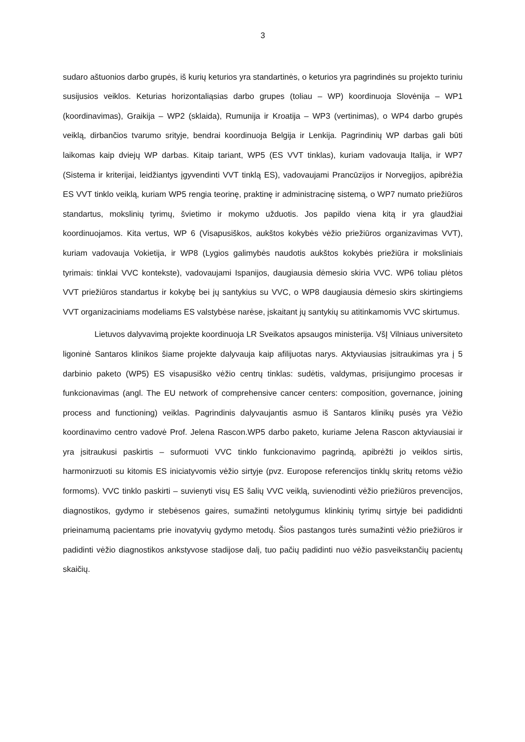3
sudaro aštuonios darbo grupės, iš kurių keturios yra standartinės, o keturios yra pagrindinės su projekto turiniu susijusios veiklos. Keturias horizontaliąsias darbo grupes (toliau – WP) koordinuoja Slovėnija – WP1 (koordinavimas), Graikija – WP2 (sklaida), Rumunija ir Kroatija – WP3 (vertinimas), o WP4 darbo grupės veiklą, dirbančios tvarumo srityje, bendrai koordinuoja Belgija ir Lenkija. Pagrindinių WP darbas gali būti laikomas kaip dviejų WP darbas. Kitaip tariant, WP5 (ES VVT tinklas), kuriam vadovauja Italija, ir WP7 (Sistema ir kriterijai, leidžiantys įgyvendinti VVT tinklą ES), vadovaujami Prancūzijos ir Norvegijos, apibrėžia ES VVT tinklo veiklą, kuriam WP5 rengia teorinę, praktinę ir administracinę sistemą, o WP7 numato priežiūros standartus, mokslinių tyrimų, švietimo ir mokymo užduotis. Jos papildo viena kitą ir yra glaudžiai koordinuojamos. Kita vertus, WP 6 (Visapusiškos, aukštos kokybės vėžio priežiūros organizavimas VVT), kuriam vadovauja Vokietija, ir WP8 (Lygios galimybės naudotis aukštos kokybės priežiūra ir moksliniais tyrimais: tinklai VVC kontekste), vadovaujami Ispanijos, daugiausia dėmesio skiria VVC. WP6 toliau plėtos VVT priežiūros standartus ir kokybę bei jų santykius su VVC, o WP8 daugiausia dėmesio skirs skirtingiems VVT organizaciniams modeliams ES valstybėse narėse, įskaitant jų santykių su atitinkamomis VVC skirtumus.
Lietuvos dalyvavimą projekte koordinuoja LR Sveikatos apsaugos ministerija. VšĮ Vilniaus universiteto ligoninė Santaros klinikos šiame projekte dalyvauja kaip afilijuotas narys. Aktyviausias įsitraukimas yra į 5 darbinio paketo (WP5) ES visapusiško vėžio centrų tinklas: sudėtis, valdymas, prisijungimo procesas ir funkcionavimas (angl. The EU network of comprehensive cancer centers: composition, governance, joining process and functioning) veiklas. Pagrindinis dalyvaujantis asmuo iš Santaros klinikų pusės yra Vėžio koordinavimo centro vadovė Prof. Jelena Rascon.WP5 darbo paketo, kuriame Jelena Rascon aktyviausiai ir yra įsitraukusi paskirtis – suformuoti VVC tinklo funkcionavimo pagrindą, apibrėžti jo veiklos sirtis, harmonirzuoti su kitomis ES iniciatyvomis vėžio sirtyje (pvz. Europose referencijos tinklų skritų retoms vėžio formoms). VVC tinklo paskirti – suvienyti visų ES šalių VVC veiklą, suvienodinti vėžio priežiūros prevencijos, diagnostikos, gydymo ir stebėsenos gaires, sumažinti netolygumus klinkinių tyrimų sirtyje bei padididnti prieinamumą pacientams prie inovatyvių gydymo metodų. Šios pastangos turės sumažinti vėžio priežiūros ir padidinti vėžio diagnostikos ankstyvose stadijose dalį, tuo pačių padidinti nuo vėžio pasveikstančių pacientų skaičių.